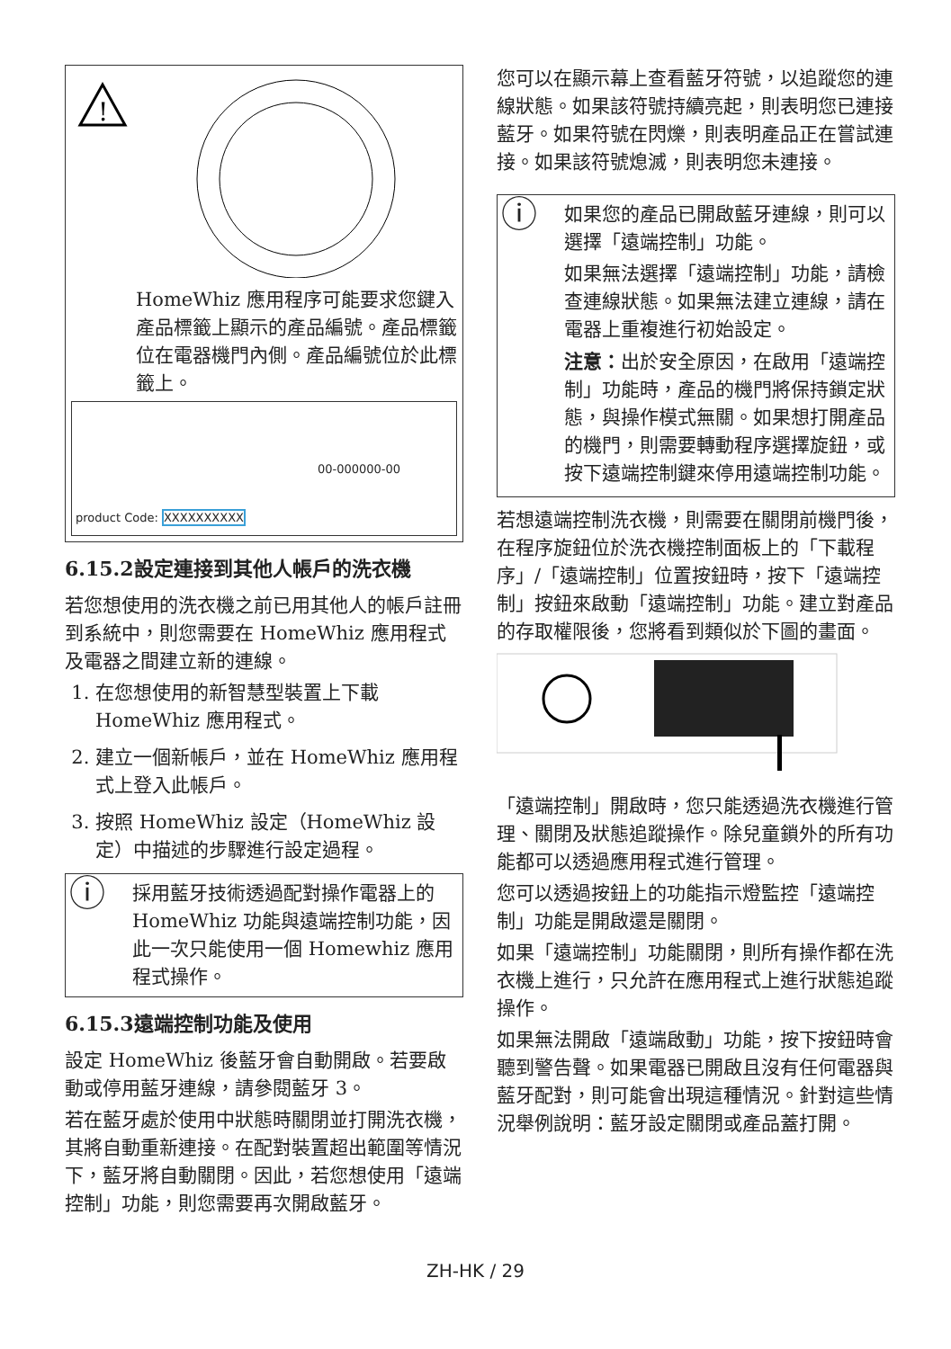!
HomeWhiz 應用程序可能要求您鍵入產品標籤上顯示的產品編號。產品標籤位在電器機門內側。產品編號位於此標籤上。
product Code: XXXXXXXXXX 00-000000-00
6.15.2設定連接到其他人帳戶的洗衣機
若您想使用的洗衣機之前已用其他人的帳戶註冊到系統中，則您需要在 HomeWhiz 應用程式及電器之間建立新的連線。
1. 在您想使用的新智慧型裝置上下載 HomeWhiz 應用程式。
2. 建立一個新帳戶，並在 HomeWhiz 應用程式上登入此帳戶。
3. 按照 HomeWhiz 設定（HomeWhiz 設定）中描述的步驟進行設定過程。
ⓘ
採用藍牙技術透過配對操作電器上的 HomeWhiz 功能與遠端控制功能，因此一次只能使用一個 Homewhiz 應用程式操作。
6.15.3遠端控制功能及使用
設定 HomeWhiz 後藍牙會自動開啟。若要啟動或停用藍牙連線，請參閱藍牙 3。
若在藍牙處於使用中狀態時關閉並打開洗衣機，其將自動重新連接。在配對裝置超出範圍等情況下，藍牙將自動關閉。因此，若您想使用「遠端控制」功能，則您需要再次開啟藍牙。
您可以在顯示幕上查看藍牙符號，以追蹤您的連線狀態。如果該符號持續亮起，則表明您已連接藍牙。如果符號在閃爍，則表明產品正在嘗試連接。如果該符號熄滅，則表明您未連接。
ⓘ
如果您的產品已開啟藍牙連線，則可以選擇「遠端控制」功能。
如果無法選擇「遠端控制」功能，請檢查連線狀態。如果無法建立連線，請在電器上重複進行初始設定。
注意：出於安全原因，在啟用「遠端控制」功能時，產品的機門將保持鎖定狀態，與操作模式無關。如果想打開產品的機門，則需要轉動程序選擇旋鈕，或按下遠端控制鍵來停用遠端控制功能。
若想遠端控制洗衣機，則需要在關閉前機門後，在程序旋鈕位於洗衣機控制面板上的「下載程序」/「遠端控制」位置按鈕時，按下「遠端控制」按鈕來啟動「遠端控制」功能。建立對產品的存取權限後，您將看到類似於下圖的畫面。
「遠端控制」開啟時，您只能透過洗衣機進行管理、關閉及狀態追蹤操作。除兒童鎖外的所有功能都可以透過應用程式進行管理。
您可以透過按鈕上的功能指示燈監控「遠端控制」功能是開啟還是關閉。
如果「遠端控制」功能關閉，則所有操作都在洗衣機上進行，只允許在應用程式上進行狀態追蹤操作。
如果無法開啟「遠端啟動」功能，按下按鈕時會聽到警告聲。如果電器已開啟且沒有任何電器與藍牙配對，則可能會出現這種情況。針對這些情況舉例說明：藍牙設定關閉或產品蓋打開。
ZH-HK / 29